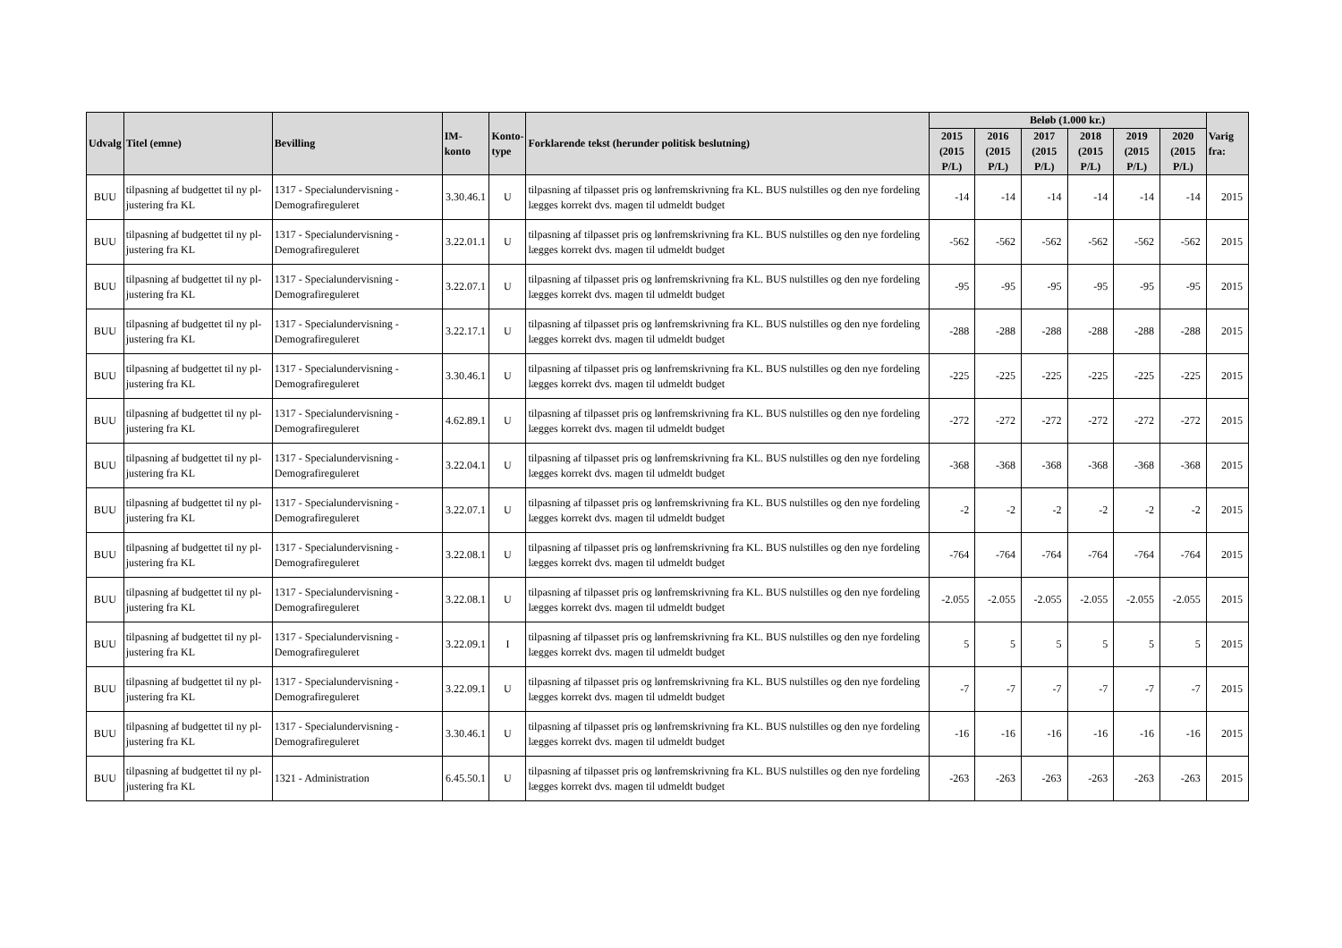| Udvalg | Titel (emne) | Bevilling | IM-konto | Konto- type | Forklarende tekst (herunder politisk beslutning) | Beløb (1.000 kr.) | | | | | | Varig fra: |
| --- | --- | --- | --- | --- | --- | --- | --- | --- | --- | --- | --- | --- |
| | | | | | | 2015 (2015 P/L) | 2016 (2015 P/L) | 2017 (2015 P/L) | 2018 (2015 P/L) | 2019 (2015 P/L) | 2020 (2015 P/L) | |
| BUU | tilpasning af budgettet til ny pl-justering fra KL | 1317 - Specialundervisning - Demografireguleret | 3.30.46.1 | U | tilpasning af tilpasset pris og lønfremskrivning fra KL. BUS nulstilles og den nye fordeling lægges korrekt dvs. magen til udmeldt budget | -14 | -14 | -14 | -14 | -14 | -14 | 2015 |
| BUU | tilpasning af budgettet til ny pl-justering fra KL | 1317 - Specialundervisning - Demografireguleret | 3.22.01.1 | U | tilpasning af tilpasset pris og lønfremskrivning fra KL. BUS nulstilles og den nye fordeling lægges korrekt dvs. magen til udmeldt budget | -562 | -562 | -562 | -562 | -562 | -562 | 2015 |
| BUU | tilpasning af budgettet til ny pl-justering fra KL | 1317 - Specialundervisning - Demografireguleret | 3.22.07.1 | U | tilpasning af tilpasset pris og lønfremskrivning fra KL. BUS nulstilles og den nye fordeling lægges korrekt dvs. magen til udmeldt budget | -95 | -95 | -95 | -95 | -95 | -95 | 2015 |
| BUU | tilpasning af budgettet til ny pl-justering fra KL | 1317 - Specialundervisning - Demografireguleret | 3.22.17.1 | U | tilpasning af tilpasset pris og lønfremskrivning fra KL. BUS nulstilles og den nye fordeling lægges korrekt dvs. magen til udmeldt budget | -288 | -288 | -288 | -288 | -288 | -288 | 2015 |
| BUU | tilpasning af budgettet til ny pl-justering fra KL | 1317 - Specialundervisning - Demografireguleret | 3.30.46.1 | U | tilpasning af tilpasset pris og lønfremskrivning fra KL. BUS nulstilles og den nye fordeling lægges korrekt dvs. magen til udmeldt budget | -225 | -225 | -225 | -225 | -225 | -225 | 2015 |
| BUU | tilpasning af budgettet til ny pl-justering fra KL | 1317 - Specialundervisning - Demografireguleret | 4.62.89.1 | U | tilpasning af tilpasset pris og lønfremskrivning fra KL. BUS nulstilles og den nye fordeling lægges korrekt dvs. magen til udmeldt budget | -272 | -272 | -272 | -272 | -272 | -272 | 2015 |
| BUU | tilpasning af budgettet til ny pl-justering fra KL | 1317 - Specialundervisning - Demografireguleret | 3.22.04.1 | U | tilpasning af tilpasset pris og lønfremskrivning fra KL. BUS nulstilles og den nye fordeling lægges korrekt dvs. magen til udmeldt budget | -368 | -368 | -368 | -368 | -368 | -368 | 2015 |
| BUU | tilpasning af budgettet til ny pl-justering fra KL | 1317 - Specialundervisning - Demografireguleret | 3.22.07.1 | U | tilpasning af tilpasset pris og lønfremskrivning fra KL. BUS nulstilles og den nye fordeling lægges korrekt dvs. magen til udmeldt budget | -2 | -2 | -2 | -2 | -2 | -2 | 2015 |
| BUU | tilpasning af budgettet til ny pl-justering fra KL | 1317 - Specialundervisning - Demografireguleret | 3.22.08.1 | U | tilpasning af tilpasset pris og lønfremskrivning fra KL. BUS nulstilles og den nye fordeling lægges korrekt dvs. magen til udmeldt budget | -764 | -764 | -764 | -764 | -764 | -764 | 2015 |
| BUU | tilpasning af budgettet til ny pl-justering fra KL | 1317 - Specialundervisning - Demografireguleret | 3.22.08.1 | U | tilpasning af tilpasset pris og lønfremskrivning fra KL. BUS nulstilles og den nye fordeling lægges korrekt dvs. magen til udmeldt budget | -2.055 | -2.055 | -2.055 | -2.055 | -2.055 | -2.055 | 2015 |
| BUU | tilpasning af budgettet til ny pl-justering fra KL | 1317 - Specialundervisning - Demografireguleret | 3.22.09.1 | I | tilpasning af tilpasset pris og lønfremskrivning fra KL. BUS nulstilles og den nye fordeling lægges korrekt dvs. magen til udmeldt budget | 5 | 5 | 5 | 5 | 5 | 5 | 2015 |
| BUU | tilpasning af budgettet til ny pl-justering fra KL | 1317 - Specialundervisning - Demografireguleret | 3.22.09.1 | U | tilpasning af tilpasset pris og lønfremskrivning fra KL. BUS nulstilles og den nye fordeling lægges korrekt dvs. magen til udmeldt budget | -7 | -7 | -7 | -7 | -7 | -7 | 2015 |
| BUU | tilpasning af budgettet til ny pl-justering fra KL | 1317 - Specialundervisning - Demografireguleret | 3.30.46.1 | U | tilpasning af tilpasset pris og lønfremskrivning fra KL. BUS nulstilles og den nye fordeling lægges korrekt dvs. magen til udmeldt budget | -16 | -16 | -16 | -16 | -16 | -16 | 2015 |
| BUU | tilpasning af budgettet til ny pl-justering fra KL | 1321 - Administration | 6.45.50.1 | U | tilpasning af tilpasset pris og lønfremskrivning fra KL. BUS nulstilles og den nye fordeling lægges korrekt dvs. magen til udmeldt budget | -263 | -263 | -263 | -263 | -263 | -263 | 2015 |